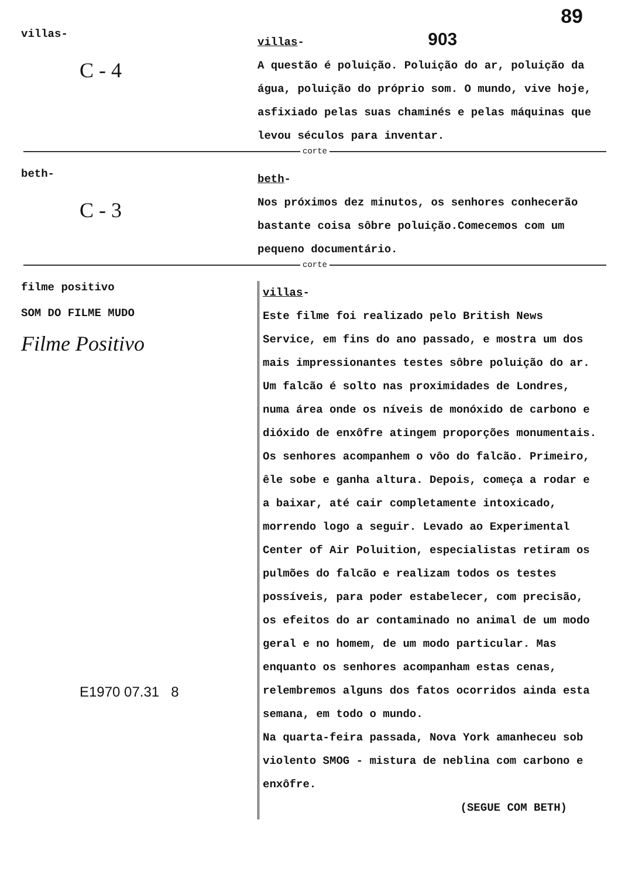89
villas-
C - 4
villas- 903
A questão é poluição. Poluição do ar, poluição da água, poluição do próprio som. O mundo, vive hoje, asfixiado pelas suas chaminés e pelas máquinas que levou séculos para inventar.
corte
beth-
C - 3
beth-
Nos próximos dez minutos, os senhores conhecerão bastante coisa sôbre poluição.Comecemos com um pequeno documentário.
corte
filme positivo
SOM DO FILME MUDO
Filme Positivo
E1970 07.31 8
villas-
Este filme foi realizado pelo British News Service, em fins do ano passado, e mostra um dos mais impressionantes testes sôbre poluição do ar. Um falcão é solto nas proximidades de Londres, numa área onde os níveis de monóxido de carbono e dióxido de enxôfre atingem proporções monumentais. Os senhores acompanhem o vôo do falcão. Primeiro, êle sobe e ganha altura. Depois, começa a rodar e a baixar, até cair completamente intoxicado, morrendo logo a seguir. Levado ao Experimental Center of Air Poluition, especialistas retiram os pulmões do falcão e realizam todos os testes possíveis, para poder estabelecer, com precisão, os efeitos do ar contaminado no animal de um modo geral e no homem, de um modo particular. Mas enquanto os senhores acompanham estas cenas, relembremos alguns dos fatos ocorridos ainda esta semana, em todo o mundo.
Na quarta-feira passada, Nova York amanheceu sob violento SMOG - mistura de neblina com carbono e enxôfre.
(SEGUE COM BETH)